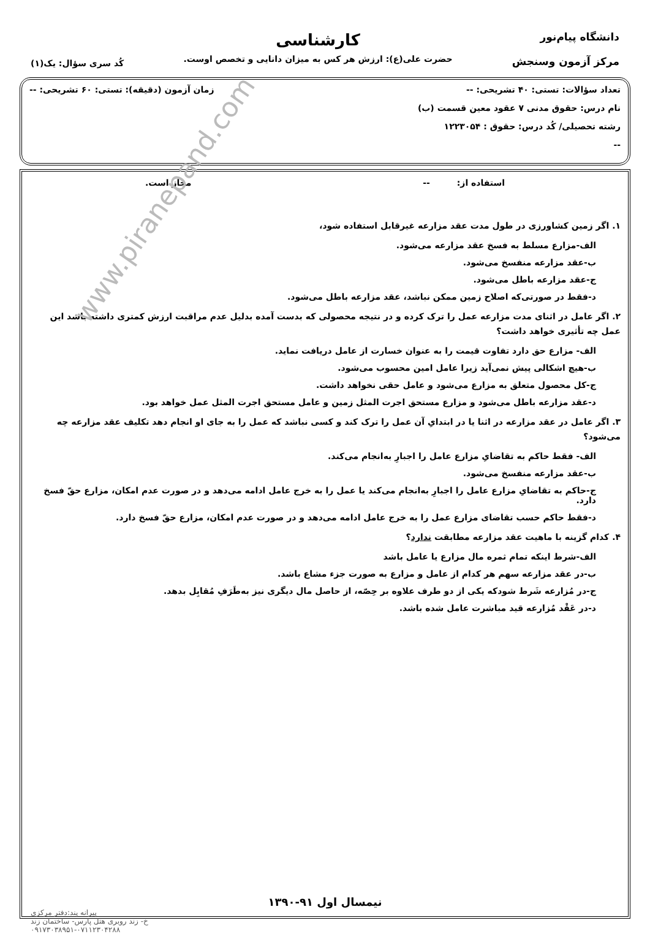دانشگاه پیام‌نور
مرکز آزمون وسنجش
کارشناسی
حضرت علی(ع): ارزش هر کس به میزان دانایی و تخصص اوست.
کُد سری سؤال: یک(۱)
تعداد سؤالات: تستی: ۴۰ تشریحی: -- زمان آزمون (دقیقه): تستی: ۶۰ تشریحی: --
نام درس: حقوق مدنی ۷ عقود معین قسمت (ب)
رشته تحصیلی/ کُد درس: حقوق : ۱۲۲۳۰۵۴
--
استفاده از: -- مجاز است.
۱. اگر زمین کشاورزی در طول مدت عقد مزارعه غیرقابل استفاده شود،
الف-مزارع مسلط به فسخ عقد مزارعه می‌شود.
ب-عقد مزارعه منفسخ می‌شود.
ج-عقد مزارعه باطل می‌شود.
د-فقط در صورتی‌که اصلاح زمین ممکن نباشد، عقد مزارعه باطل می‌شود.
۲. اگر عامل در اثنای مدت مزارعه عمل را ترک کرده و در نتیجه محصولی که بدست آمده بدلیل عدم مراقبت ارزش کمتری داشته باشد این عمل چه تأثیری خواهد داشت؟
الف- مزارع حق دارد تفاوت قیمت را به عنوان خسارت از عامل دریافت نماید.
ب-هیچ اشکالی پیش نمی‌آید زیرا عامل امین محسوب می‌شود.
ج-کل محصول متعلق به مزارع می‌شود و عامل حقی نخواهد داشت.
د-عقد مزارعه باطل می‌شود و مزارع مستحق اجرت المثل زمین و عامل مستحق اجرت المثل عمل خواهد بود.
۳. اگر عامل در عقد مزارعه در اثنا یا در ابتدایِ آن عمل را ترک کند و کسی نباشد که عمل را به جای او انجام دهد تکلیف عقد مزارعه چه می‌شود؟
الف- فقط حاکم به تقاضایِ مزارع عامل را اجبارِ به‌انجام می‌کند.
ب-عقد مزارعه منفسخ می‌شود.
ج-حاکم به تقاضایِ مزارع عامل را اجبارِ به‌انجام می‌کند یا عمل را به خرج عامل ادامه می‌دهد و در صورت عدم امکان، مزارع حقّ فسخ دارد.
د-فقط حاکم حسب تقاضای مزارع عمل را به خرج عامل ادامه می‌دهد و در صورت عدم امکان، مزارع حقّ فسخ دارد.
۴. کدام گزینه با ماهیت عقد مزارعه مطابقت ندارد؟
الف-شرط اینکه تمام ثمره مال مزارع یا عامل باشد
ب-در عقد مزارعه سهم هر کدام از عامل و مزارع به صورت جزء مشاع باشد.
ج-در مُزارعه شَرط شودکه یکی از دو طرف علاوه بر حِصّه، از حاصل مال دیگری نیز به‌طَرَفِ مُقابِل بدهد.
د-در عَقْد مُزارعه قید مباشرت عامل شده باشد.
نیمسال اول ۹۱-۱۳۹۰
پیرانه پند:دفتر مرکزی
خ- زند روبری هتل پارس- ساختمان زند
۰۹۱۷۳۰۳۸۹۵۱-۰۷۱۱۲۳۰۴۲۸۸
www.piranepand.com